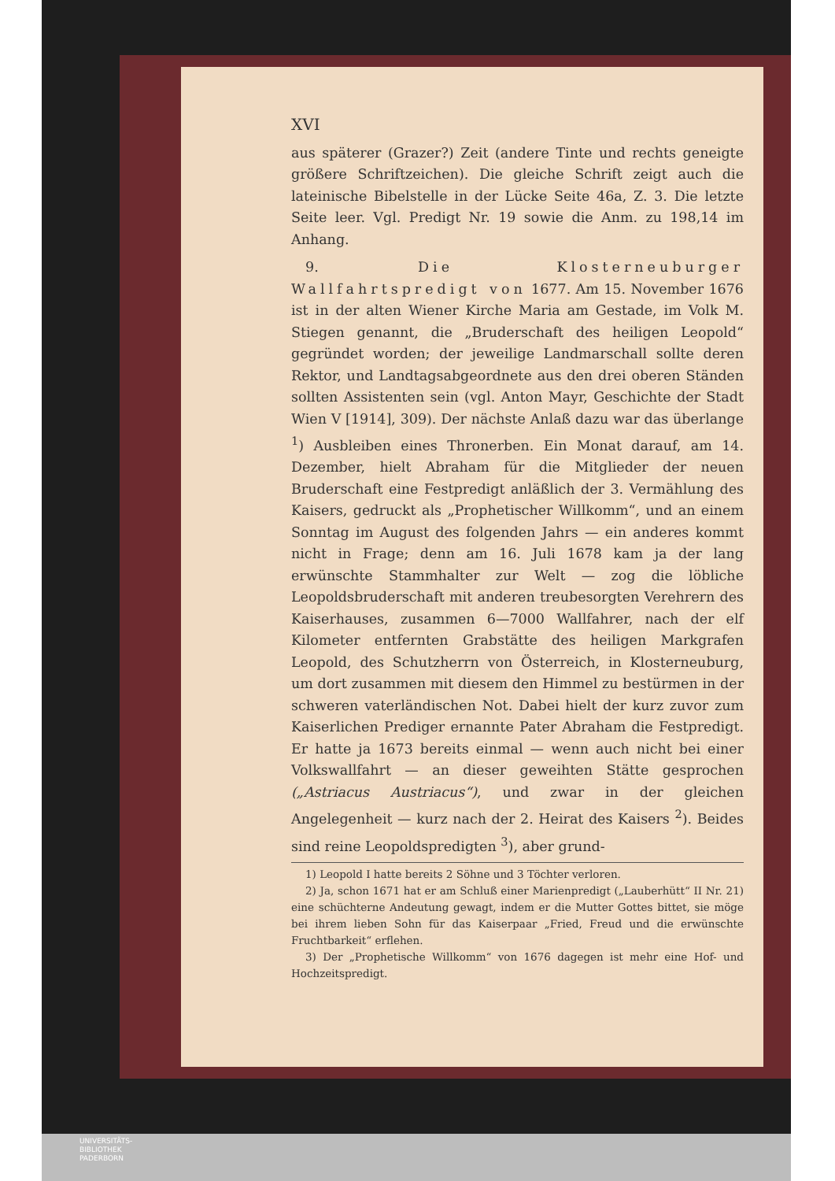XVI
aus späterer (Grazer?) Zeit (andere Tinte und rechts geneigte größere Schriftzeichen). Die gleiche Schrift zeigt auch die lateinische Bibelstelle in der Lücke Seite 46a, Z. 3. Die letzte Seite leer. Vgl. Predigt Nr. 19 sowie die Anm. zu 198,14 im Anhang.
9. Die Klosterneuburger Wallfahrtspredigt von 1677. Am 15. November 1676 ist in der alten Wiener Kirche Maria am Gestade, im Volk M. Stiegen genannt, die „Bruderschaft des heiligen Leopold“ gegründet worden; der jeweilige Landmarschall sollte deren Rektor, und Landtagsabgeordnete aus den drei oberen Ständen sollten Assistenten sein (vgl. Anton Mayr, Geschichte der Stadt Wien V [1914], 309). Der nächste Anlaß dazu war das überlange <sup>1</sup>) Ausbleiben eines Thronerben. Ein Monat darauf, am 14. Dezember, hielt Abraham für die Mitglieder der neuen Bruderschaft eine Festpredigt anläßlich der 3. Vermählung des Kaisers, gedruckt als „Prophetischer Willkomm“, und an einem Sonntag im August des folgenden Jahrs — ein anderes kommt nicht in Frage; denn am 16. Juli 1678 kam ja der lang erwünschte Stammhalter zur Welt — zog die löbliche Leopoldsbruderschaft mit anderen treubesorgten Verehrern des Kaiserhauses, zusammen 6—7000 Wallfahrer, nach der elf Kilometer entfernten Grabstätte des heiligen Markgrafen Leopold, des Schutzherrn von Österreich, in Klosterneuburg, um dort zusammen mit diesem den Himmel zu bestürmen in der schweren vaterländischen Not. Dabei hielt der kurz zuvor zum Kaiserlichen Prediger ernannte Pater Abraham die Festpredigt. Er hatte ja 1673 bereits einmal — wenn auch nicht bei einer Volkswallfahrt — an dieser geweihten Stätte gesprochen („Astriacus Austriacus“), und zwar in der gleichen Angelegenheit — kurz nach der 2. Heirat des Kaisers <sup>2</sup>). Beides sind reine Leopoldspredigten <sup>3</sup>), aber grund-
1) Leopold I hatte bereits 2 Söhne und 3 Töchter verloren.
2) Ja, schon 1671 hat er am Schluß einer Marienpredigt („Lauberhütt“ II Nr. 21) eine schüchterne Andeutung gewagt, indem er die Mutter Gottes bittet, sie möge bei ihrem lieben Sohn für das Kaiserpaar „Fried, Freud und die erwünschte Fruchtbarkeit“ erflehen.
3) Der „Prophetische Willkomm“ von 1676 dagegen ist mehr eine Hof- und Hochzeitspredigt.
UNIVERSITÄTS-
BIBLIOTHEK
PADERBORN